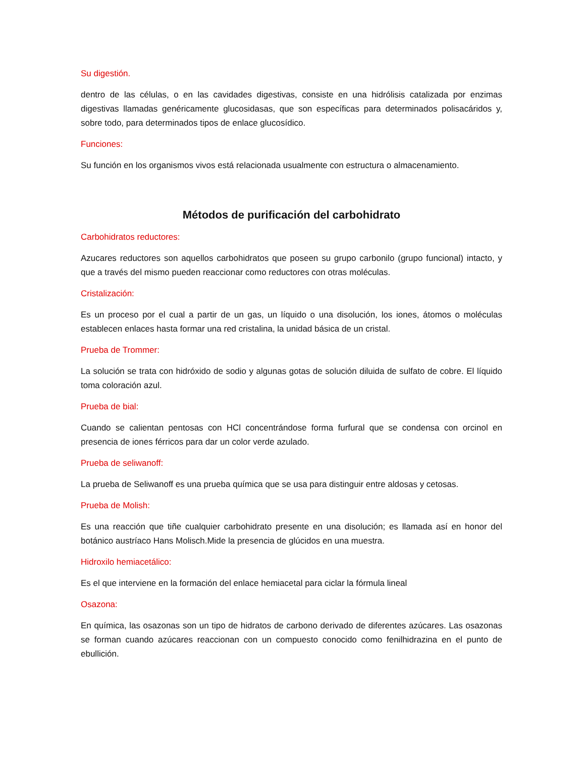Su digestión.
dentro de las células, o en las cavidades digestivas, consiste en una hidrólisis catalizada por enzimas digestivas llamadas genéricamente glucosidasas, que son específicas para determinados polisacáridos y, sobre todo, para determinados tipos de enlace glucosídico.
Funciones:
Su función en los organismos vivos está relacionada usualmente con estructura o almacenamiento.
Métodos de purificación del carbohidrato
Carbohidratos reductores:
Azucares reductores son aquellos carbohidratos que poseen su grupo carbonilo (grupo funcional) intacto, y que a través del mismo pueden reaccionar como reductores con otras moléculas.
Cristalización:
Es un proceso por el cual a partir de un gas, un líquido o una disolución, los iones, átomos o moléculas establecen enlaces hasta formar una red cristalina, la unidad básica de un cristal.
Prueba de Trommer:
La solución se trata con hidróxido de sodio y algunas gotas de solución diluida de sulfato de cobre. El líquido toma coloración azul.
Prueba de bial:
Cuando se calientan pentosas con HCl concentrándose forma furfural que se condensa con orcinol en presencia de iones férricos para dar un color verde azulado.
Prueba de seliwanoff:
La prueba de Seliwanoff es una prueba química que se usa para distinguir entre aldosas y cetosas.
Prueba de Molish:
Es una reacción que tiñe cualquier carbohidrato presente en una disolución; es llamada así en honor del botánico austríaco Hans Molisch.Mide la presencia de glúcidos en una muestra.
Hidroxilo hemiacetálico:
Es el que interviene en la formación del enlace hemiacetal para ciclar la fórmula lineal
Osazona:
En química, las osazonas son un tipo de hidratos de carbono derivado de diferentes azúcares. Las osazonas se forman cuando azúcares reaccionan con un compuesto conocido como fenilhidrazina en el punto de ebullición.